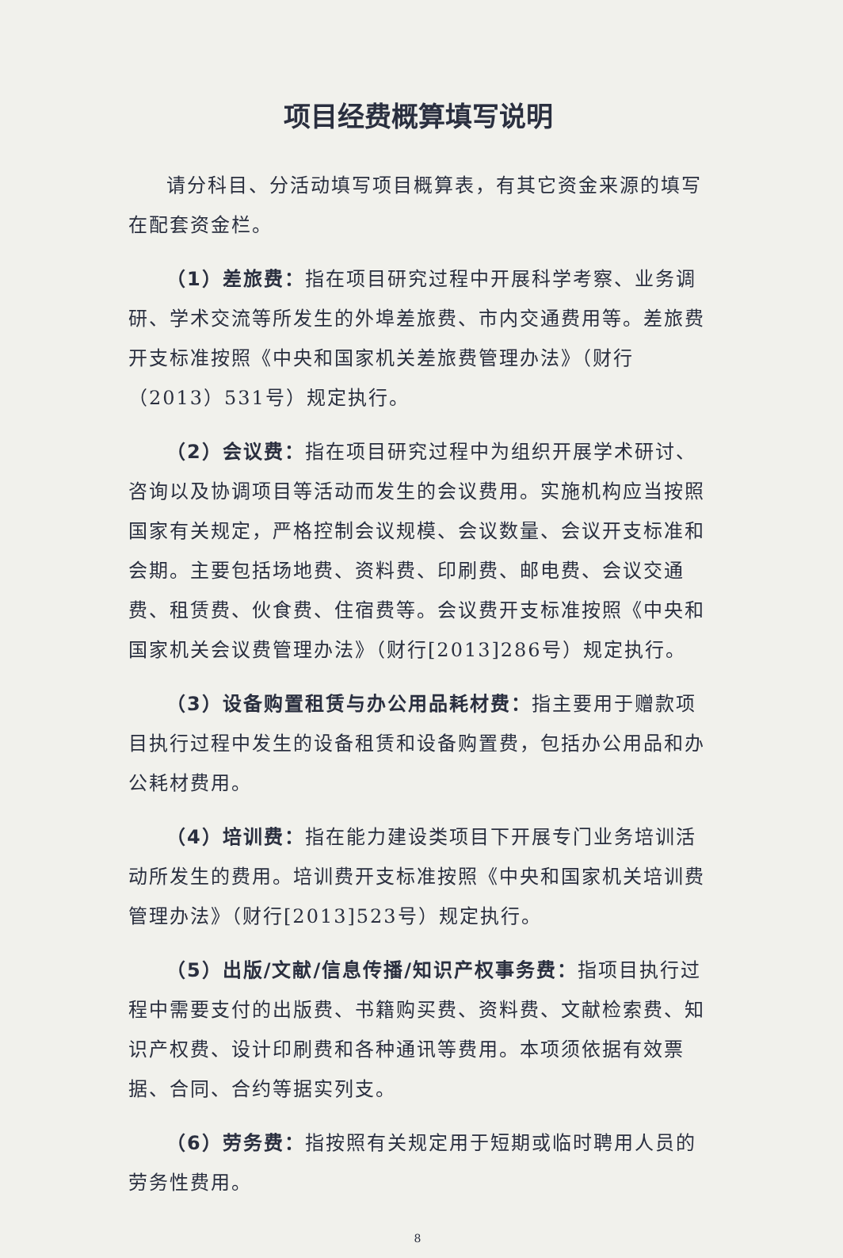项目经费概算填写说明
请分科目、分活动填写项目概算表，有其它资金来源的填写在配套资金栏。
（1）差旅费：指在项目研究过程中开展科学考察、业务调研、学术交流等所发生的外埠差旅费、市内交通费用等。差旅费开支标准按照《中央和国家机关差旅费管理办法》（财行（2013）531号）规定执行。
（2）会议费：指在项目研究过程中为组织开展学术研讨、咨询以及协调项目等活动而发生的会议费用。实施机构应当按照国家有关规定，严格控制会议规模、会议数量、会议开支标准和会期。主要包括场地费、资料费、印刷费、邮电费、会议交通费、租赁费、伙食费、住宿费等。会议费开支标准按照《中央和国家机关会议费管理办法》（财行[2013]286号）规定执行。
（3）设备购置租赁与办公用品耗材费：指主要用于赠款项目执行过程中发生的设备租赁和设备购置费，包括办公用品和办公耗材费用。
（4）培训费：指在能力建设类项目下开展专门业务培训活动所发生的费用。培训费开支标准按照《中央和国家机关培训费管理办法》（财行[2013]523号）规定执行。
（5）出版/文献/信息传播/知识产权事务费：指项目执行过程中需要支付的出版费、书籍购买费、资料费、文献检索费、知识产权费、设计印刷费和各种通讯等费用。本项须依据有效票据、合同、合约等据实列支。
（6）劳务费：指按照有关规定用于短期或临时聘用人员的劳务性费用。
8